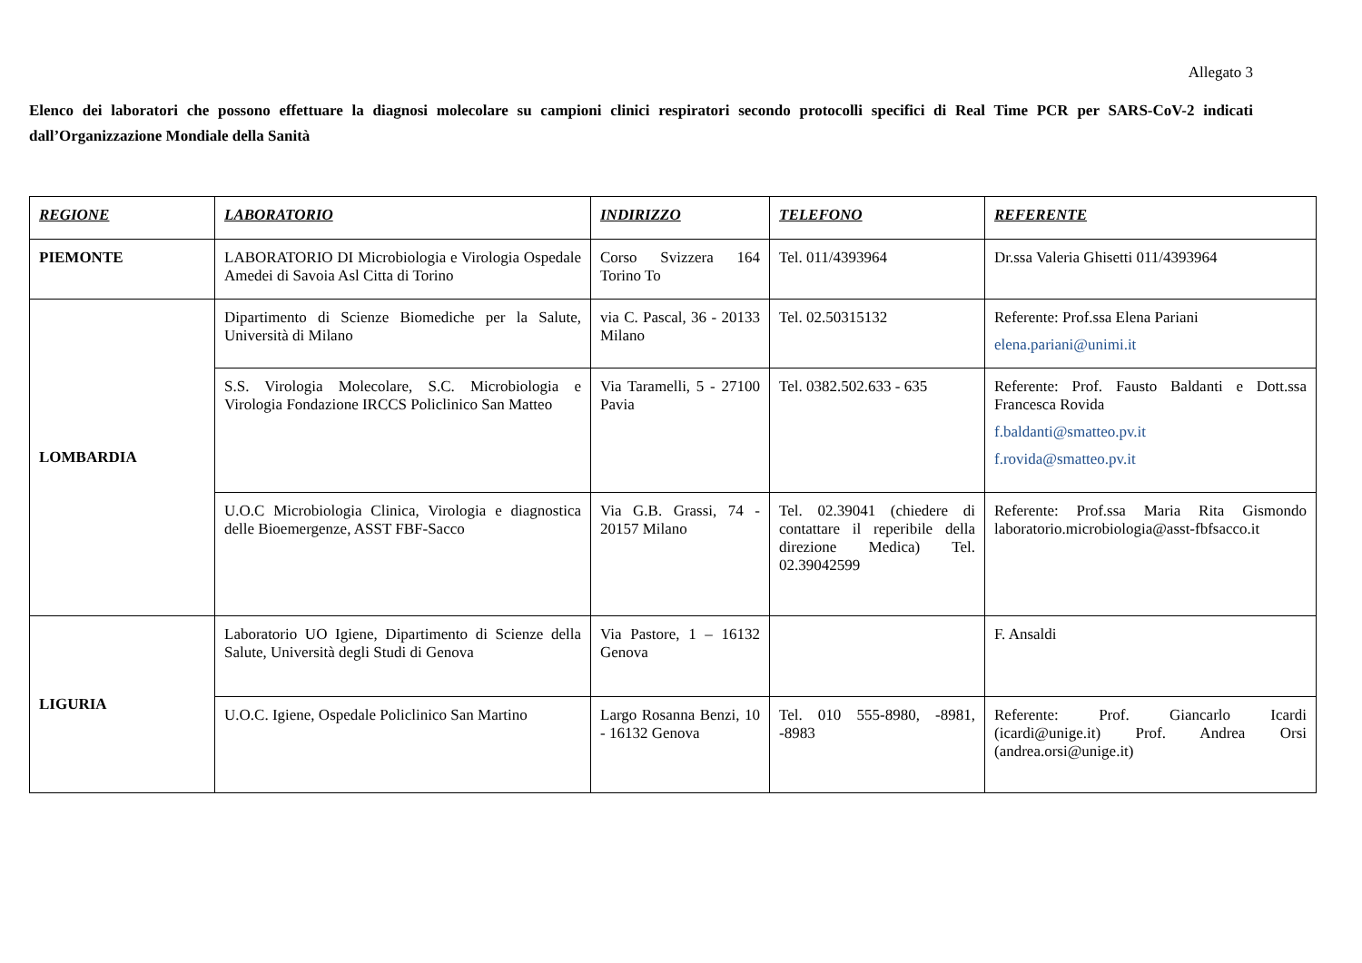Allegato 3
Elenco dei laboratori che possono effettuare la diagnosi molecolare su campioni clinici respiratori secondo protocolli specifici di Real Time PCR per SARS-CoV-2 indicati dall’Organizzazione Mondiale della Sanità
| REGIONE | LABORATORIO | INDIRIZZO | TELEFONO | REFERENTE |
| --- | --- | --- | --- | --- |
| PIEMONTE | LABORATORIO DI Microbiologia e Virologia Ospedale Amedei di Savoia Asl Citta di Torino | Corso Svizzera 164 Torino To | Tel. 011/4393964 | Dr.ssa Valeria Ghisetti 011/4393964 |
| LOMBARDIA | Dipartimento di Scienze Biomediche per la Salute, Università di Milano | via C. Pascal, 36 - 20133 Milano | Tel. 02.50315132 | Referente: Prof.ssa Elena Pariani elena.pariani@unimi.it |
| | S.S. Virologia Molecolare, S.C. Microbiologia e Virologia Fondazione IRCCS Policlinico San Matteo | Via Taramelli, 5 - 27100 Pavia | Tel. 0382.502.633 - 635 | Referente: Prof. Fausto Baldanti e Dott.ssa Francesca Rovida f.baldanti@smatteo.pv.it f.rovida@smatteo.pv.it |
| | U.O.C Microbiologia Clinica, Virologia e diagnostica delle Bioemergenze, ASST FBF-Sacco | Via G.B. Grassi, 74 - 20157 Milano | Tel. 02.39041 (chiedere di contattare il reperibile della direzione Medica) Tel. 02.39042599 | Referente: Prof.ssa Maria Rita Gismondo laboratorio.microbiologia@asst-fbfsacco.it |
| LIGURIA | Laboratorio UO Igiene, Dipartimento di Scienze della Salute, Università degli Studi di Genova | Via Pastore, 1 – 16132 Genova | | F. Ansaldi |
| | U.O.C. Igiene, Ospedale Policlinico San Martino | Largo Rosanna Benzi, 10 - 16132 Genova | Tel. 010 555-8980, -8981, -8983 | Referente: Prof. Giancarlo Icardi (icardi@unige.it) Prof. Andrea Orsi (andrea.orsi@unige.it) |